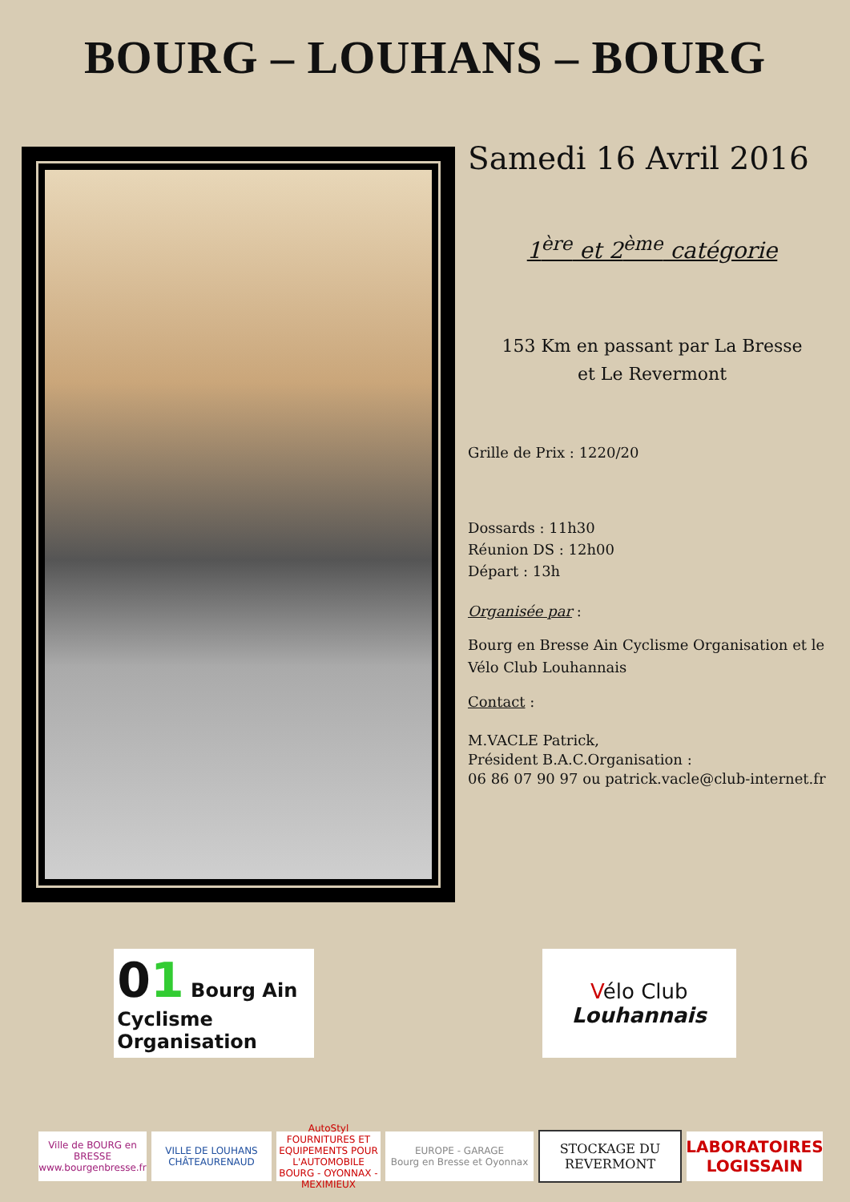BOURG – LOUHANS – BOURG
Samedi 16 Avril 2016
1<sup>ère</sup> et 2<sup>ème</sup> catégorie
153 Km en passant par La Bresse
et Le Revermont
Grille de Prix : 1220/20
Dossards : 11h30
Réunion DS : 12h00
Départ : 13h
Organisée par :
Bourg en Bresse Ain Cyclisme Organisation et le Vélo Club Louhannais
Contact :
M.VACLE Patrick,
Président B.A.C.Organisation :
06 86 07 90 97 ou patrick.vacle@club-internet.fr
01 Bourg Ain Cyclisme
Organisation
Vélo Club
Louhannais
Ville de BOURG en BRESSE
www.bourgenbresse.fr
VILLE DE LOUHANS CHÂTEAURENAUD
AutoStyl
FOURNITURES ET EQUIPEMENTS POUR L'AUTOMOBILE
BOURG - OYONNAX - MEXIMIEUX
EUROPE - GARAGE
Bourg en Bresse et Oyonnax
STOCKAGE DU
REVERMONT
LABORATOIRES LOGISSAIN